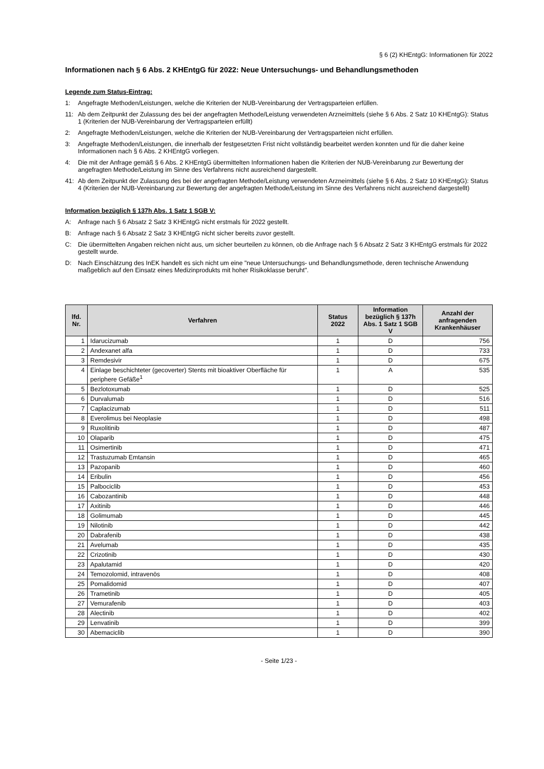§ 6 (2) KHEntgG: Informationen für 2022
Informationen nach § 6 Abs. 2 KHEntgG für 2022: Neue Untersuchungs- und Behandlungsmethoden
Legende zum Status-Eintrag:
1: Angefragte Methoden/Leistungen, welche die Kriterien der NUB-Vereinbarung der Vertragsparteien erfüllen.
11: Ab dem Zeitpunkt der Zulassung des bei der angefragten Methode/Leistung verwendeten Arzneimittels (siehe § 6 Abs. 2 Satz 10 KHEntgG): Status 1 (Kriterien der NUB-Vereinbarung der Vertragsparteien erfüllt)
2: Angefragte Methoden/Leistungen, welche die Kriterien der NUB-Vereinbarung der Vertragsparteien nicht erfüllen.
3: Angefragte Methoden/Leistungen, die innerhalb der festgesetzten Frist nicht vollständig bearbeitet werden konnten und für die daher keine Informationen nach § 6 Abs. 2 KHEntgG vorliegen.
4: Die mit der Anfrage gemäß § 6 Abs. 2 KHEntgG übermittelten Informationen haben die Kriterien der NUB-Vereinbarung zur Bewertung der angefragten Methode/Leistung im Sinne des Verfahrens nicht ausreichend dargestellt.
41: Ab dem Zeitpunkt der Zulassung des bei der angefragten Methode/Leistung verwendeten Arzneimittels (siehe § 6 Abs. 2 Satz 10 KHEntgG): Status 4 (Kriterien der NUB-Vereinbarung zur Bewertung der angefragten Methode/Leistung im Sinne des Verfahrens nicht ausreichend dargestellt)
Information bezüglich § 137h Abs. 1 Satz 1 SGB V:
A: Anfrage nach § 6 Absatz 2 Satz 3 KHEntgG nicht erstmals für 2022 gestellt.
B: Anfrage nach § 6 Absatz 2 Satz 3 KHEntgG nicht sicher bereits zuvor gestellt.
C: Die übermittelten Angaben reichen nicht aus, um sicher beurteilen zu können, ob die Anfrage nach § 6 Absatz 2 Satz 3 KHEntgG erstmals für 2022 gestellt wurde.
D: Nach Einschätzung des InEK handelt es sich nicht um eine "neue Untersuchungs- und Behandlungsmethode, deren technische Anwendung maßgeblich auf den Einsatz eines Medizinprodukts mit hoher Risikoklasse beruht".
| lfd. Nr. | Verfahren | Status 2022 | Information bezüglich § 137h Abs. 1 Satz 1 SGB V | Anzahl der anfragenden Krankenhäuser |
| --- | --- | --- | --- | --- |
| 1 | Idarucizumab | 1 | D | 756 |
| 2 | Andexanet alfa | 1 | D | 733 |
| 3 | Remdesivir | 1 | D | 675 |
| 4 | Einlage beschichteter (gecoverter) Stents mit bioaktiver Oberfläche für periphere Gefäße<sup>1</sup> | 1 | A | 535 |
| 5 | Bezlotoxumab | 1 | D | 525 |
| 6 | Durvalumab | 1 | D | 516 |
| 7 | Caplacizumab | 1 | D | 511 |
| 8 | Everolimus bei Neoplasie | 1 | D | 498 |
| 9 | Ruxolitinib | 1 | D | 487 |
| 10 | Olaparib | 1 | D | 475 |
| 11 | Osimertinib | 1 | D | 471 |
| 12 | Trastuzumab Emtansin | 1 | D | 465 |
| 13 | Pazopanib | 1 | D | 460 |
| 14 | Eribulin | 1 | D | 456 |
| 15 | Palbociclib | 1 | D | 453 |
| 16 | Cabozantinib | 1 | D | 448 |
| 17 | Axitinib | 1 | D | 446 |
| 18 | Golimumab | 1 | D | 445 |
| 19 | Nilotinib | 1 | D | 442 |
| 20 | Dabrafenib | 1 | D | 438 |
| 21 | Avelumab | 1 | D | 435 |
| 22 | Crizotinib | 1 | D | 430 |
| 23 | Apalutamid | 1 | D | 420 |
| 24 | Temozolomid, intravenös | 1 | D | 408 |
| 25 | Pomalidomid | 1 | D | 407 |
| 26 | Trametinib | 1 | D | 405 |
| 27 | Vemurafenib | 1 | D | 403 |
| 28 | Alectinib | 1 | D | 402 |
| 29 | Lenvatinib | 1 | D | 399 |
| 30 | Abemaciclib | 1 | D | 390 |
- Seite 1/23 -